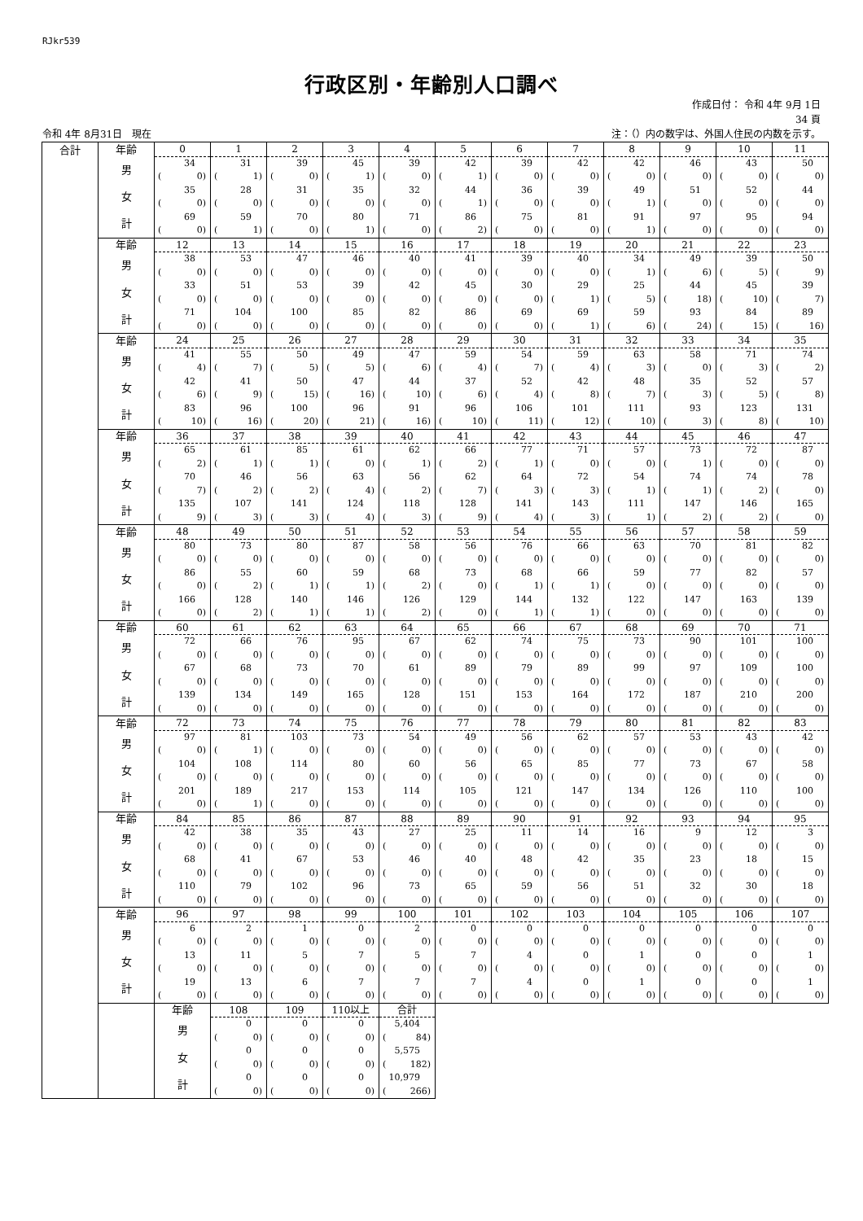RJkr539
行政区別・年齢別人口調べ
作成日付： 令和 4年 9月 1日
34 頁
令和 4年 8月31日　現在 注：（）内の数字は、外国人住民の内数を示す。
| 合計 | 年齢 | 0 | 1 | 2 | 3 | 4 | 5 | 6 | 7 | 8 | 9 | 10 | 11 | |
| | 男 | 34 | 31 | 39 | 45 | 39 | 42 | 39 | 42 | 42 | 46 | 43 | 50 | |
| | | ( 0) | ( 1) | ( 0) | ( 1) | ( 0) | ( 1) | ( 0) | ( 0) | ( 0) | ( 0) | ( 0) | ( 0) | |
| | 女 | 35 | 28 | 31 | 35 | 32 | 44 | 36 | 39 | 49 | 51 | 52 | 44 | |
| | | ( 0) | ( 0) | ( 0) | ( 0) | ( 0) | ( 1) | ( 0) | ( 0) | ( 1) | ( 0) | ( 0) | ( 0) | |
| | 計 | 69 | 59 | 70 | 80 | 71 | 86 | 75 | 81 | 91 | 97 | 95 | 94 | |
| | | ( 0) | ( 1) | ( 0) | ( 1) | ( 0) | ( 2) | ( 0) | ( 0) | ( 1) | ( 0) | ( 0) | ( 0) | |
| | 年齢 | 12 | 13 | 14 | 15 | 16 | 17 | 18 | 19 | 20 | 21 | 22 | 23 | |
| | 男 | 38 | 53 | 47 | 46 | 40 | 41 | 39 | 40 | 34 | 49 | 39 | 50 | |
| | | ( 0) | ( 0) | ( 0) | ( 0) | ( 0) | ( 0) | ( 0) | ( 0) | ( 1) | ( 6) | ( 5) | ( 9) | |
| | 女 | 33 | 51 | 53 | 39 | 42 | 45 | 30 | 29 | 25 | 44 | 45 | 39 | |
| | | ( 0) | ( 0) | ( 0) | ( 0) | ( 0) | ( 0) | ( 0) | ( 1) | ( 5) | ( 18) | ( 10) | ( 7) | |
| | 計 | 71 | 104 | 100 | 85 | 82 | 86 | 69 | 69 | 59 | 93 | 84 | 89 | |
| | | ( 0) | ( 0) | ( 0) | ( 0) | ( 0) | ( 0) | ( 0) | ( 1) | ( 6) | ( 24) | ( 15) | ( 16) | |
| | 年齢 | 24 | 25 | 26 | 27 | 28 | 29 | 30 | 31 | 32 | 33 | 34 | 35 | |
| | 男 | 41 | 55 | 50 | 49 | 47 | 59 | 54 | 59 | 63 | 58 | 71 | 74 | |
| | | ( 4) | ( 7) | ( 5) | ( 5) | ( 6) | ( 4) | ( 7) | ( 4) | ( 3) | ( 0) | ( 3) | ( 2) | |
| | 女 | 42 | 41 | 50 | 47 | 44 | 37 | 52 | 42 | 48 | 35 | 52 | 57 | |
| | | ( 6) | ( 9) | ( 15) | ( 16) | ( 10) | ( 6) | ( 4) | ( 8) | ( 7) | ( 3) | ( 5) | ( 8) | |
| | 計 | 83 | 96 | 100 | 96 | 91 | 96 | 106 | 101 | 111 | 93 | 123 | 131 | |
| | | ( 10) | ( 16) | ( 20) | ( 21) | ( 16) | ( 10) | ( 11) | ( 12) | ( 10) | ( 3) | ( 8) | ( 10) | |
| | 年齢 | 36 | 37 | 38 | 39 | 40 | 41 | 42 | 43 | 44 | 45 | 46 | 47 | |
| | 男 | 65 | 61 | 85 | 61 | 62 | 66 | 77 | 71 | 57 | 73 | 72 | 87 | |
| | | ( 2) | ( 1) | ( 1) | ( 0) | ( 1) | ( 2) | ( 1) | ( 0) | ( 0) | ( 1) | ( 0) | ( 0) | |
| | 女 | 70 | 46 | 56 | 63 | 56 | 62 | 64 | 72 | 54 | 74 | 74 | 78 | |
| | | ( 7) | ( 2) | ( 2) | ( 4) | ( 2) | ( 7) | ( 3) | ( 3) | ( 1) | ( 1) | ( 2) | ( 0) | |
| | 計 | 135 | 107 | 141 | 124 | 118 | 128 | 141 | 143 | 111 | 147 | 146 | 165 | |
| | | ( 9) | ( 3) | ( 3) | ( 4) | ( 3) | ( 9) | ( 4) | ( 3) | ( 1) | ( 2) | ( 2) | ( 0) | |
| | 年齢 | 48 | 49 | 50 | 51 | 52 | 53 | 54 | 55 | 56 | 57 | 58 | 59 | |
| | 男 | 80 | 73 | 80 | 87 | 58 | 56 | 76 | 66 | 63 | 70 | 81 | 82 | |
| | | ( 0) | ( 0) | ( 0) | ( 0) | ( 0) | ( 0) | ( 0) | ( 0) | ( 0) | ( 0) | ( 0) | ( 0) | |
| | 女 | 86 | 55 | 60 | 59 | 68 | 73 | 68 | 66 | 59 | 77 | 82 | 57 | |
| | | ( 0) | ( 2) | ( 1) | ( 1) | ( 2) | ( 0) | ( 1) | ( 1) | ( 0) | ( 0) | ( 0) | ( 0) | |
| | 計 | 166 | 128 | 140 | 146 | 126 | 129 | 144 | 132 | 122 | 147 | 163 | 139 | |
| | | ( 0) | ( 2) | ( 1) | ( 1) | ( 2) | ( 0) | ( 1) | ( 1) | ( 0) | ( 0) | ( 0) | ( 0) | |
| | 年齢 | 60 | 61 | 62 | 63 | 64 | 65 | 66 | 67 | 68 | 69 | 70 | 71 | |
| | 男 | 72 | 66 | 76 | 95 | 67 | 62 | 74 | 75 | 73 | 90 | 101 | 100 | |
| | | ( 0) | ( 0) | ( 0) | ( 0) | ( 0) | ( 0) | ( 0) | ( 0) | ( 0) | ( 0) | ( 0) | ( 0) | |
| | 女 | 67 | 68 | 73 | 70 | 61 | 89 | 79 | 89 | 99 | 97 | 109 | 100 | |
| | | ( 0) | ( 0) | ( 0) | ( 0) | ( 0) | ( 0) | ( 0) | ( 0) | ( 0) | ( 0) | ( 0) | ( 0) | |
| | 計 | 139 | 134 | 149 | 165 | 128 | 151 | 153 | 164 | 172 | 187 | 210 | 200 | |
| | | ( 0) | ( 0) | ( 0) | ( 0) | ( 0) | ( 0) | ( 0) | ( 0) | ( 0) | ( 0) | ( 0) | ( 0) | |
| | 年齢 | 72 | 73 | 74 | 75 | 76 | 77 | 78 | 79 | 80 | 81 | 82 | 83 | |
| | 男 | 97 | 81 | 103 | 73 | 54 | 49 | 56 | 62 | 57 | 53 | 43 | 42 | |
| | | ( 0) | ( 1) | ( 0) | ( 0) | ( 0) | ( 0) | ( 0) | ( 0) | ( 0) | ( 0) | ( 0) | ( 0) | |
| | 女 | 104 | 108 | 114 | 80 | 60 | 56 | 65 | 85 | 77 | 73 | 67 | 58 | |
| | | ( 0) | ( 0) | ( 0) | ( 0) | ( 0) | ( 0) | ( 0) | ( 0) | ( 0) | ( 0) | ( 0) | ( 0) | |
| | 計 | 201 | 189 | 217 | 153 | 114 | 105 | 121 | 147 | 134 | 126 | 110 | 100 | |
| | | ( 0) | ( 1) | ( 0) | ( 0) | ( 0) | ( 0) | ( 0) | ( 0) | ( 0) | ( 0) | ( 0) | ( 0) | |
| | 年齢 | 84 | 85 | 86 | 87 | 88 | 89 | 90 | 91 | 92 | 93 | 94 | 95 | |
| | 男 | 42 | 38 | 35 | 43 | 27 | 25 | 11 | 14 | 16 | 9 | 12 | 3 | |
| | | ( 0) | ( 0) | ( 0) | ( 0) | ( 0) | ( 0) | ( 0) | ( 0) | ( 0) | ( 0) | ( 0) | ( 0) | |
| | 女 | 68 | 41 | 67 | 53 | 46 | 40 | 48 | 42 | 35 | 23 | 18 | 15 | |
| | | ( 0) | ( 0) | ( 0) | ( 0) | ( 0) | ( 0) | ( 0) | ( 0) | ( 0) | ( 0) | ( 0) | ( 0) | |
| | 計 | 110 | 79 | 102 | 96 | 73 | 65 | 59 | 56 | 51 | 32 | 30 | 18 | |
| | | ( 0) | ( 0) | ( 0) | ( 0) | ( 0) | ( 0) | ( 0) | ( 0) | ( 0) | ( 0) | ( 0) | ( 0) | |
| | 年齢 | 96 | 97 | 98 | 99 | 100 | 101 | 102 | 103 | 104 | 105 | 106 | 107 | |
| | 男 | 6 | 2 | 1 | 0 | 2 | 0 | 0 | 0 | 0 | 0 | 0 | 0 | |
| | | ( 0) | ( 0) | ( 0) | ( 0) | ( 0) | ( 0) | ( 0) | ( 0) | ( 0) | ( 0) | ( 0) | ( 0) | |
| | 女 | 13 | 11 | 5 | 7 | 5 | 7 | 4 | 0 | 1 | 0 | 0 | 1 | |
| | | ( 0) | ( 0) | ( 0) | ( 0) | ( 0) | ( 0) | ( 0) | ( 0) | ( 0) | ( 0) | ( 0) | ( 0) | |
| | 計 | 19 | 13 | 6 | 7 | 7 | 7 | 4 | 0 | 1 | 0 | 0 | 1 | |
| | | ( 0) | ( 0) | ( 0) | ( 0) | ( 0) | ( 0) | ( 0) | ( 0) | ( 0) | ( 0) | ( 0) | ( 0) | |
| | | 年齢 | 108 | 109 | 110以上 | 合計 | | | | | | | | |
| | | 男 | 0 | 0 | 0 | 5,404 | | | | | | | | |
| | | | ( 0) | ( 0) | ( 0) | ( 84) | | | | | | | | |
| | | 女 | 0 | 0 | 0 | 5,575 | | | | | | | | |
| | | | ( 0) | ( 0) | ( 0) | ( 182) | | | | | | | | |
| | | 計 | 0 | 0 | 0 | 10,979 | | | | | | | | |
| | | | ( 0) | ( 0) | ( 0) | ( 266) | | | | | | | | |